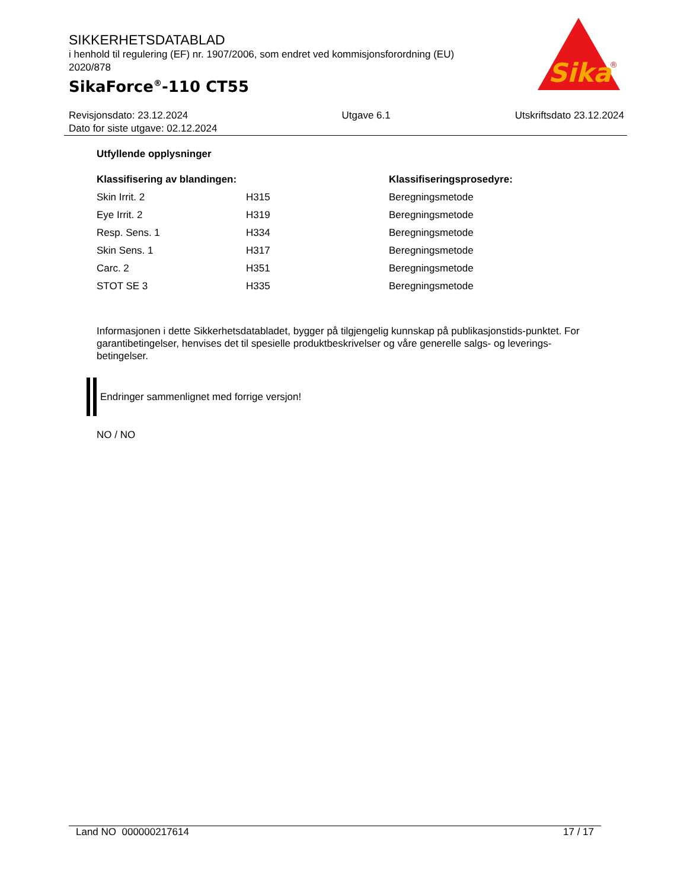SIKKERHETSDATABLAD
i henhold til regulering (EF) nr. 1907/2006, som endret ved kommisjonsforordning (EU) 2020/878
SikaForce<sup>®</sup>-110 CT55
Sika
®
Revisjonsdato: 23.12.2024
Dato for siste utgave: 02.12.2024
Utgave 6.1 Utskriftsdato 23.12.2024
Utfyllende opplysninger
| Klassifisering av blandingen: | | Klassifiseringsprosedyre: |
| --- | --- | --- |
| Skin Irrit. 2 | H315 | Beregningsmetode |
| Eye Irrit. 2 | H319 | Beregningsmetode |
| Resp. Sens. 1 | H334 | Beregningsmetode |
| Skin Sens. 1 | H317 | Beregningsmetode |
| Carc. 2 | H351 | Beregningsmetode |
| STOT SE 3 | H335 | Beregningsmetode |
Informasjonen i dette Sikkerhetsdatabladet, bygger på tilgjengelig kunnskap på publikasjonstids-punktet. For garantibetingelser, henvises det til spesielle produktbeskrivelser og våre generelle salgs- og leverings- betingelser.
Endringer sammenlignet med forrige versjon!
NO / NO
Land NO 000000217614 17 / 17